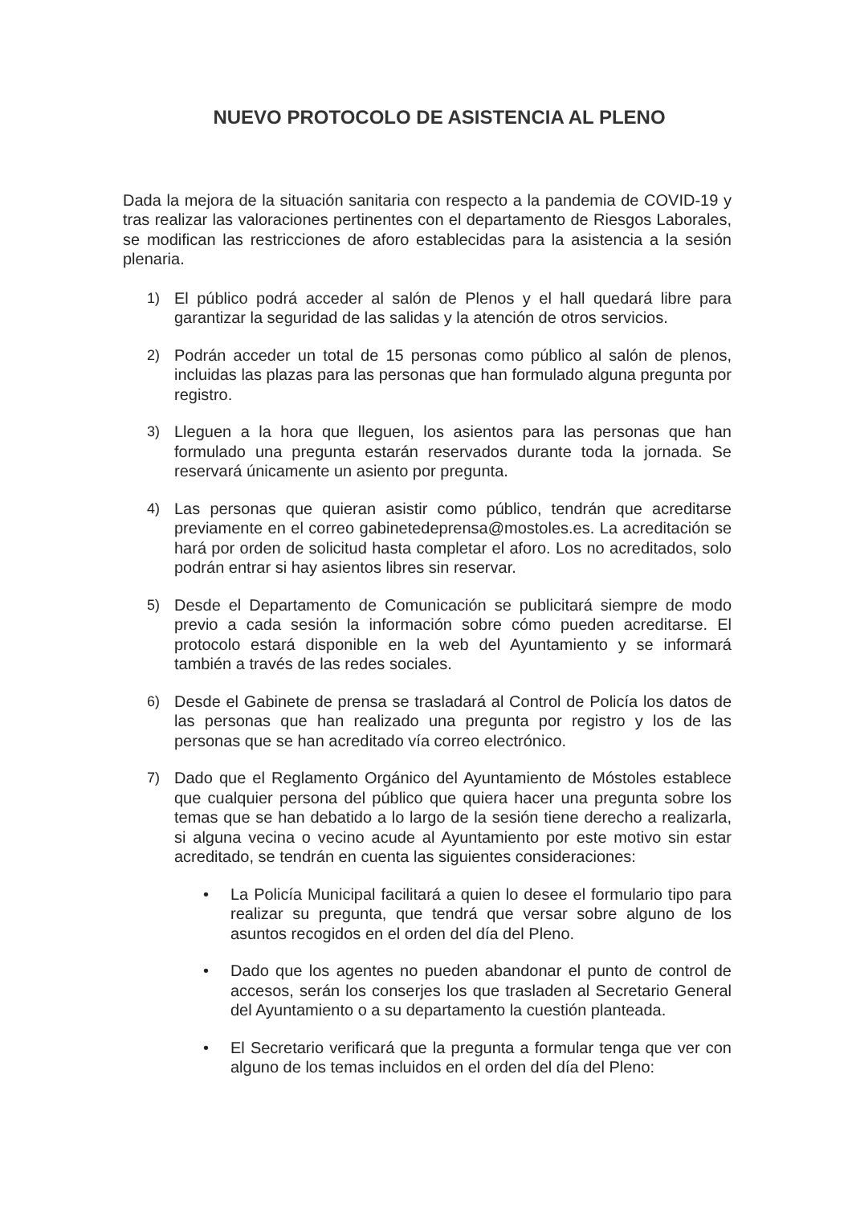NUEVO PROTOCOLO DE ASISTENCIA AL PLENO
Dada la mejora de la situación sanitaria con respecto a la pandemia de COVID-19 y tras realizar las valoraciones pertinentes con el departamento de Riesgos Laborales, se modifican las restricciones de aforo establecidas para la asistencia a la sesión plenaria.
1) El público podrá acceder al salón de Plenos y el hall quedará libre para garantizar la seguridad de las salidas y la atención de otros servicios.
2) Podrán acceder un total de 15 personas como público al salón de plenos, incluidas las plazas para las personas que han formulado alguna pregunta por registro.
3) Lleguen a la hora que lleguen, los asientos para las personas que han formulado una pregunta estarán reservados durante toda la jornada. Se reservará únicamente un asiento por pregunta.
4) Las personas que quieran asistir como público, tendrán que acreditarse previamente en el correo gabinetedeprensa@mostoles.es. La acreditación se hará por orden de solicitud hasta completar el aforo. Los no acreditados, solo podrán entrar si hay asientos libres sin reservar.
5) Desde el Departamento de Comunicación se publicitará siempre de modo previo a cada sesión la información sobre cómo pueden acreditarse. El protocolo estará disponible en la web del Ayuntamiento y se informará también a través de las redes sociales.
6) Desde el Gabinete de prensa se trasladará al Control de Policía los datos de las personas que han realizado una pregunta por registro y los de las personas que se han acreditado vía correo electrónico.
7) Dado que el Reglamento Orgánico del Ayuntamiento de Móstoles establece que cualquier persona del público que quiera hacer una pregunta sobre los temas que se han debatido a lo largo de la sesión tiene derecho a realizarla, si alguna vecina o vecino acude al Ayuntamiento por este motivo sin estar acreditado, se tendrán en cuenta las siguientes consideraciones:
• La Policía Municipal facilitará a quien lo desee el formulario tipo para realizar su pregunta, que tendrá que versar sobre alguno de los asuntos recogidos en el orden del día del Pleno.
• Dado que los agentes no pueden abandonar el punto de control de accesos, serán los conserjes los que trasladen al Secretario General del Ayuntamiento o a su departamento la cuestión planteada.
• El Secretario verificará que la pregunta a formular tenga que ver con alguno de los temas incluidos en el orden del día del Pleno: